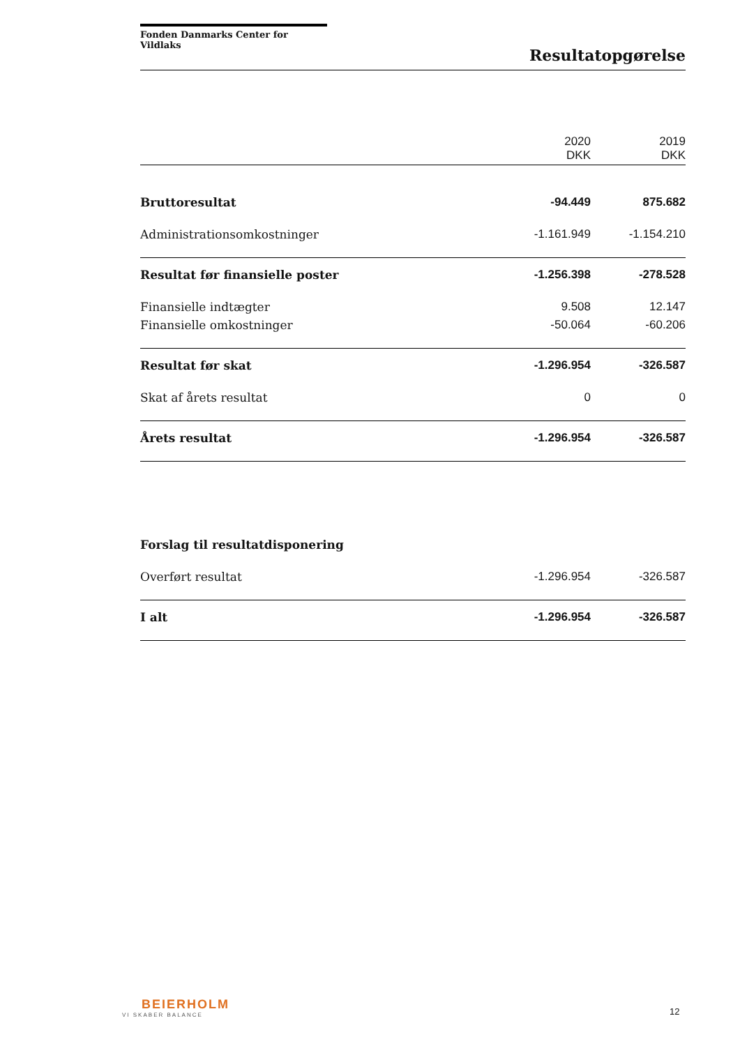Fonden Danmarks Center for Vildlaks
Resultatopgørelse
| | 2020 DKK | 2019 DKK |
| --- | --- | --- |
| Bruttoresultat | -94.449 | 875.682 |
| Administrationsomkostninger | -1.161.949 | -1.154.210 |
| Resultat før finansielle poster | -1.256.398 | -278.528 |
| Finansielle indtægter | 9.508 | 12.147 |
| Finansielle omkostninger | -50.064 | -60.206 |
| Resultat før skat | -1.296.954 | -326.587 |
| Skat af årets resultat | 0 | 0 |
| Årets resultat | -1.296.954 | -326.587 |
| Forslag til resultatdisponering | | |
| Overført resultat | -1.296.954 | -326.587 |
| I alt | -1.296.954 | -326.587 |
BEIERHOLM
VI SKABER BALANCE
12